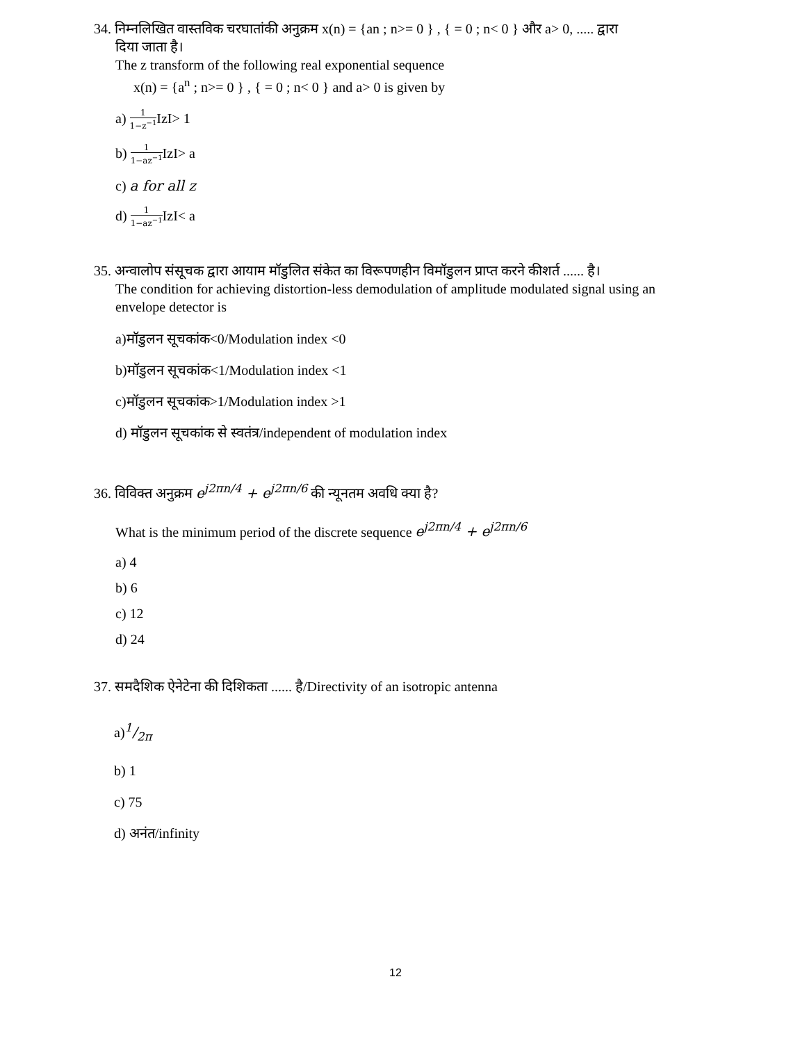34. निम्नलिखित वास्तविक चरघातांकी अनुक्रम x(n) = {an ; n>= 0 } , { = 0 ; n< 0 } और a> 0, ..... द्वारा
दिया जाता है।
The z transform of the following real exponential sequence
x(n) = {a<sup>n</sup> ; n>= 0 } , { = 0 ; n< 0 } and a> 0 is given by
a) 1 1−z<sup>−1</sup> IzI> 1
b) 1 1−az<sup>−1</sup> IzI> a
c) a for all z
d) 1 1−az<sup>−1</sup> IzI< a
35. अन्वालोप संसूचक द्वारा आयाम मॉडुलित संकेत का विरूपणहीन विमॉडुलन प्राप्त करने कीशर्त ...... है।
The condition for achieving distortion-less demodulation of amplitude modulated signal using an envelope detector is
a)मॉडुलन सूचकांक<0/Modulation index <0
b)मॉडुलन सूचकांक<1/Modulation index <1
c)मॉडुलन सूचकांक>1/Modulation index >1
d) मॉडुलन सूचकांक से स्वतंत्र/independent of modulation index
36. विविक्त अनुक्रम e<sup>j2πn/4</sup> + e<sup>j2πn/6</sup> की न्यूनतम अवधि क्या है?
What is the minimum period of the discrete sequence e<sup>j2πn/4</sup> + e<sup>j2πn/6</sup>
a) 4
b) 6
c) 12
d) 24
37. समदैशिक ऐनेटेना की दिशिकता ...... है/Directivity of an isotropic antenna
a)1/2π
b) 1
c) 75
d) अनंत/infinity
12